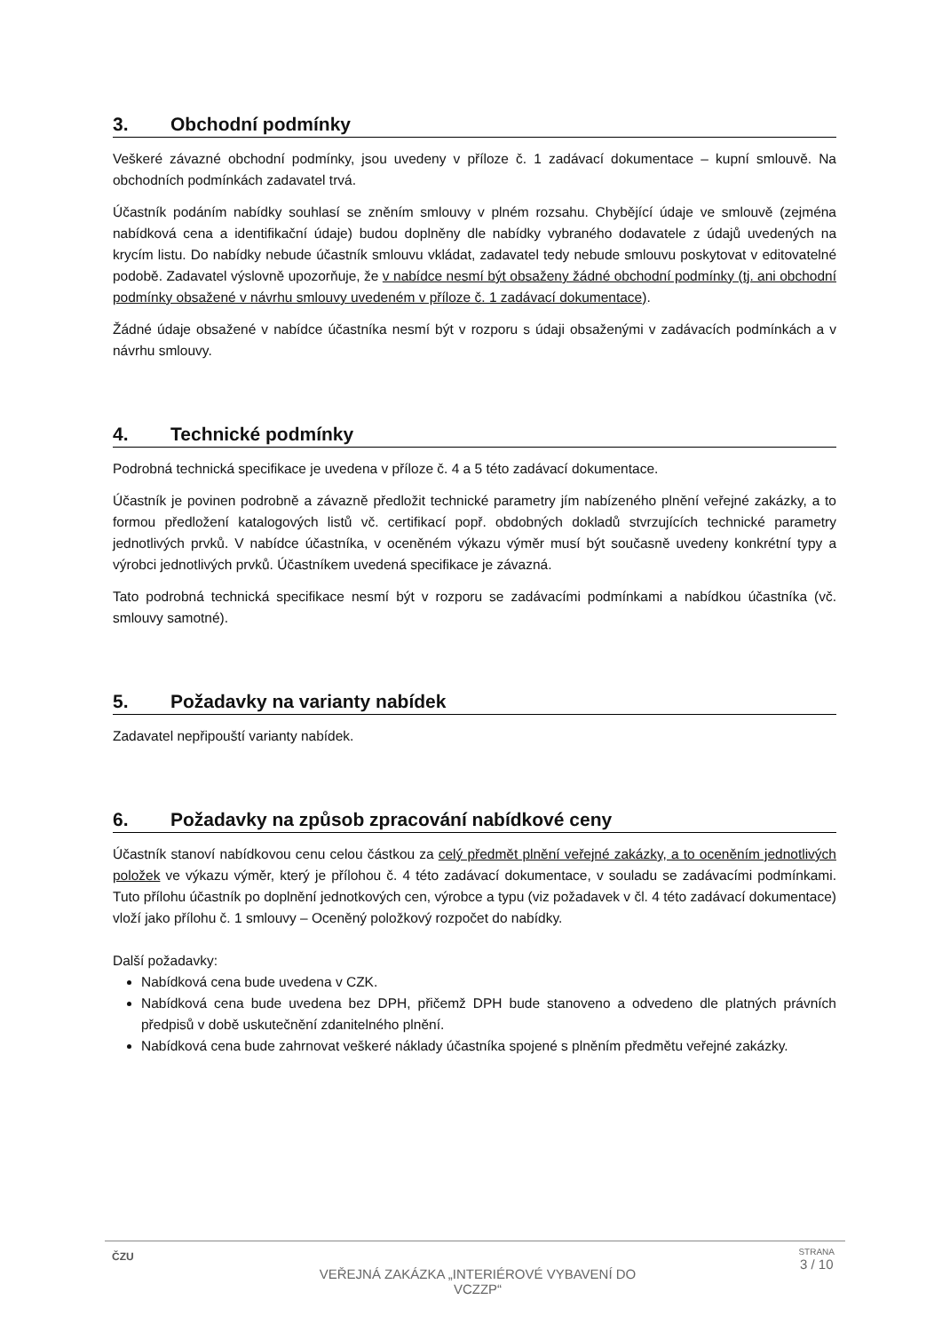3. Obchodní podmínky
Veškeré závazné obchodní podmínky, jsou uvedeny v příloze č. 1 zadávací dokumentace – kupní smlouvě. Na obchodních podmínkách zadavatel trvá.
Účastník podáním nabídky souhlasí se zněním smlouvy v plném rozsahu. Chybějící údaje ve smlouvě (zejména nabídková cena a identifikační údaje) budou doplněny dle nabídky vybraného dodavatele z údajů uvedených na krycím listu. Do nabídky nebude účastník smlouvu vkládat, zadavatel tedy nebude smlouvu poskytovat v editovatelné podobě. Zadavatel výslovně upozorňuje, že v nabídce nesmí být obsaženy žádné obchodní podmínky (tj. ani obchodní podmínky obsažené v návrhu smlouvy uvedeném v příloze č. 1 zadávací dokumentace).
Žádné údaje obsažené v nabídce účastníka nesmí být v rozporu s údaji obsaženými v zadávacích podmínkách a v návrhu smlouvy.
4. Technické podmínky
Podrobná technická specifikace je uvedena v příloze č. 4 a 5 této zadávací dokumentace.
Účastník je povinen podrobně a závazně předložit technické parametry jím nabízeného plnění veřejné zakázky, a to formou předložení katalogových listů vč. certifikací popř. obdobných dokladů stvrzujících technické parametry jednotlivých prvků. V nabídce účastníka, v oceněném výkazu výměr musí být současně uvedeny konkrétní typy a výrobci jednotlivých prvků. Účastníkem uvedená specifikace je závazná.
Tato podrobná technická specifikace nesmí být v rozporu se zadávacími podmínkami a nabídkou účastníka (vč. smlouvy samotné).
5. Požadavky na varianty nabídek
Zadavatel nepřipouští varianty nabídek.
6. Požadavky na způsob zpracování nabídkové ceny
Účastník stanoví nabídkovou cenu celou částkou za celý předmět plnění veřejné zakázky, a to oceněním jednotlivých položek ve výkazu výměr, který je přílohou č. 4 této zadávací dokumentace, v souladu se zadávacími podmínkami. Tuto přílohu účastník po doplnění jednotkových cen, výrobce a typu (viz požadavek v čl. 4 této zadávací dokumentace) vloží jako přílohu č. 1 smlouvy – Oceněný položkový rozpočet do nabídky.
Další požadavky:
Nabídková cena bude uvedena v CZK.
Nabídková cena bude uvedena bez DPH, přičemž DPH bude stanoveno a odvedeno dle platných právních předpisů v době uskutečnění zdanitelného plnění.
Nabídková cena bude zahrnovat veškeré náklady účastníka spojené s plněním předmětu veřejné zakázky.
ČZU
VEŘEJNÁ ZAKÁZKA „INTERIÉROVÉ VYBAVENÍ DO VCZZP“
STRANA
3 / 10